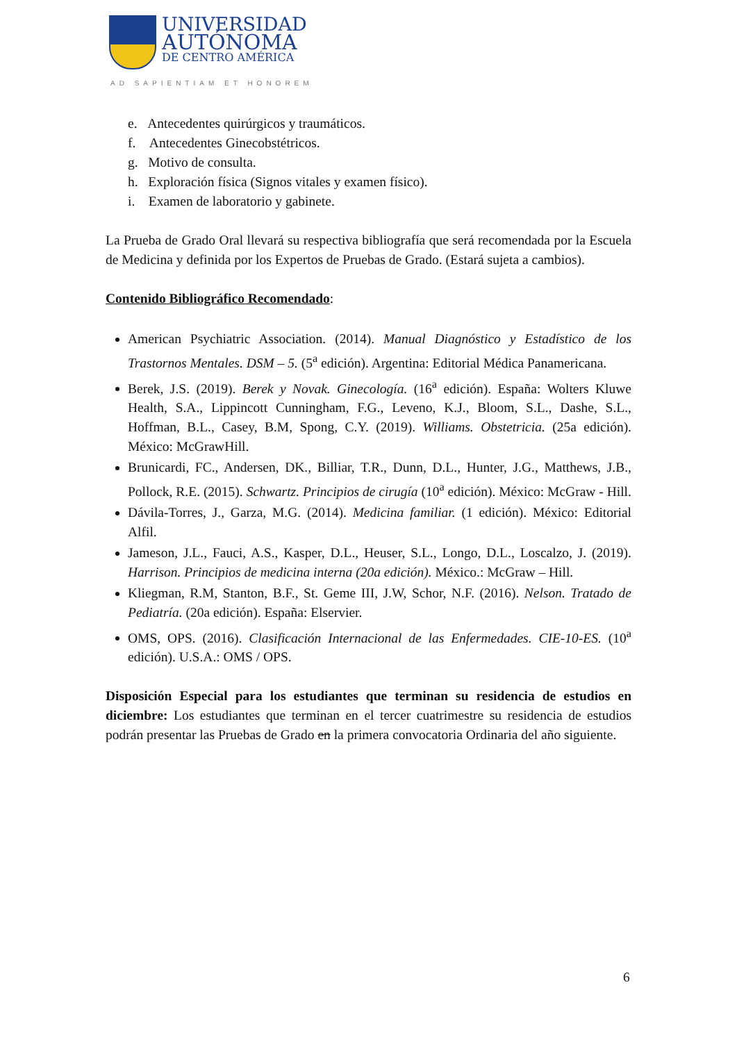UNIVERSIDAD
AUTÓNOMA
DE CENTRO AMÉRICA
AD SAPIENTIAM ET HONOREM
e. Antecedentes quirúrgicos y traumáticos.
f. Antecedentes Ginecobstétricos.
g. Motivo de consulta.
h. Exploración física (Signos vitales y examen físico).
i. Examen de laboratorio y gabinete.
La Prueba de Grado Oral llevará su respectiva bibliografía que será recomendada por la Escuela de Medicina y definida por los Expertos de Pruebas de Grado. (Estará sujeta a cambios).
Contenido Bibliográfico Recomendado:
American Psychiatric Association. (2014). Manual Diagnóstico y Estadístico de los Trastornos Mentales. DSM – 5. (5<sup>a</sup> edición). Argentina: Editorial Médica Panamericana.
Berek, J.S. (2019). Berek y Novak. Ginecología. (16<sup>a</sup> edición). España: Wolters Kluwe Health, S.A., Lippincott Cunningham, F.G., Leveno, K.J., Bloom, S.L., Dashe, S.L., Hoffman, B.L., Casey, B.M, Spong, C.Y. (2019). Williams. Obstetricia. (25a edición). México: McGrawHill.
Brunicardi, FC., Andersen, DK., Billiar, T.R., Dunn, D.L., Hunter, J.G., Matthews, J.B., Pollock, R.E. (2015). Schwartz. Principios de cirugía (10<sup>a</sup> edición). México: McGraw - Hill.
Dávila-Torres, J., Garza, M.G. (2014). Medicina familiar. (1 edición). México: Editorial Alfil.
Jameson, J.L., Fauci, A.S., Kasper, D.L., Heuser, S.L., Longo, D.L., Loscalzo, J. (2019). Harrison. Principios de medicina interna (20a edición). México.: McGraw – Hill.
Kliegman, R.M, Stanton, B.F., St. Geme III, J.W, Schor, N.F. (2016). Nelson. Tratado de Pediatría. (20a edición). España: Elservier.
OMS, OPS. (2016). Clasificación Internacional de las Enfermedades. CIE-10-ES. (10<sup>a</sup> edición). U.S.A.: OMS / OPS.
Disposición Especial para los estudiantes que terminan su residencia de estudios en diciembre: Los estudiantes que terminan en el tercer cuatrimestre su residencia de estudios podrán presentar las Pruebas de Grado en la primera convocatoria Ordinaria del año siguiente.
6